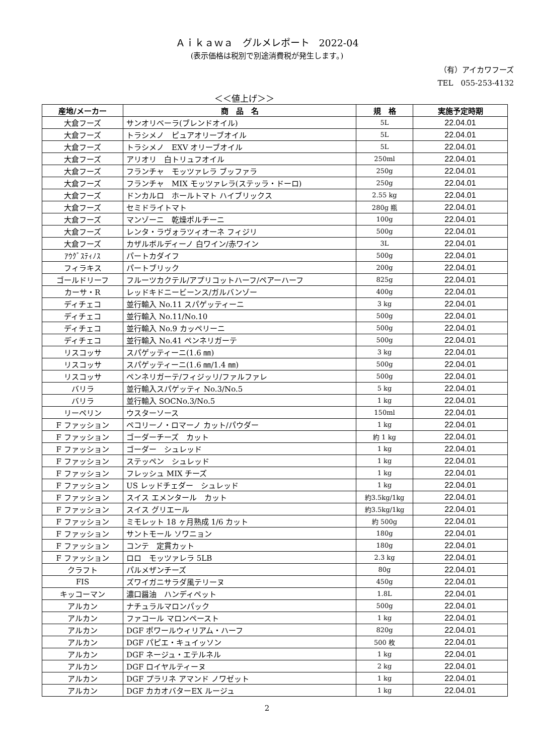Ａｉｋａｗａ　グルメレポート　2022-04
(表示価格は税別で別途消費税が発生します。)
（有）アイカワフーズ
TEL　055-253-4132
＜＜値上げ＞＞
| 産地/メーカー | 商 品 名 | 規 格 | 実施予定時期 |
| --- | --- | --- | --- |
| 大倉フーズ | サンオリベーラ(ブレンドオイル) | 5L | 22.04.01 |
| 大倉フーズ | トラシメノ ピュアオリーブオイル | 5L | 22.04.01 |
| 大倉フーズ | トラシメノ EXV オリーブオイル | 5L | 22.04.01 |
| 大倉フーズ | アリオリ 白トリュフオイル | 250ml | 22.04.01 |
| 大倉フーズ | フランチャ モッツァレラ ブッファラ | 250g | 22.04.01 |
| 大倉フーズ | フランチャ MIX モッツァレラ(ステッラ・ドーロ) | 250g | 22.04.01 |
| 大倉フーズ | ドンカルロ ホールトマト ハイブリックス | 2.55 kg | 22.04.01 |
| 大倉フーズ | セミドライトマト | 280g 瓶 | 22.04.01 |
| 大倉フーズ | マンゾーニ 乾燥ポルチーニ | 100g | 22.04.01 |
| 大倉フーズ | レンタ・ラヴォラツィオーネ フィジリ | 500g | 22.04.01 |
| 大倉フーズ | カザルボルディーノ 白ワイン/赤ワイン | 3L | 22.04.01 |
| ｱｳｸﾞｽﾃｨﾉｽ | パートカダイフ | 500g | 22.04.01 |
| フィラキス | パートブリック | 200g | 22.04.01 |
| ゴールドリーフ | フルーツカクテル/アプリコットハーフ/ペアーハーフ | 825g | 22.04.01 |
| カーサ・R | レッドキドニービーンス/ガルバンゾー | 400g | 22.04.01 |
| ディチェコ | 並行輸入 No.11 スパゲッティーニ | 3 kg | 22.04.01 |
| ディチェコ | 並行輸入 No.11/No.10 | 500g | 22.04.01 |
| ディチェコ | 並行輸入 No.9 カッペリーニ | 500g | 22.04.01 |
| ディチェコ | 並行輸入 No.41 ペンネリガーテ | 500g | 22.04.01 |
| リスコッサ | スパゲッティーニ(1.6 ㎜) | 3 kg | 22.04.01 |
| リスコッサ | スパゲッティーニ(1.6 ㎜/1.4 ㎜) | 500g | 22.04.01 |
| リスコッサ | ペンネリガーテ/フィジッリ/ファルファレ | 500g | 22.04.01 |
| バリラ | 並行輸入スパゲッティ No.3/No.5 | 5 kg | 22.04.01 |
| バリラ | 並行輸入 SOCNo.3/No.5 | 1 kg | 22.04.01 |
| リーペリン | ウスターソース | 150ml | 22.04.01 |
| F ファッション | ペコリーノ・ロマーノ カット/パウダー | 1 kg | 22.04.01 |
| F ファッション | ゴーダーチーズ カット | 約 1 kg | 22.04.01 |
| F ファッション | ゴーダー シュレッド | 1 kg | 22.04.01 |
| F ファッション | ステッペン シュレッド | 1 kg | 22.04.01 |
| F ファッション | フレッシュ MIX チーズ | 1 kg | 22.04.01 |
| F ファッション | US レッドチェダー シュレッド | 1 kg | 22.04.01 |
| F ファッション | スイス エメンタール カット | 約3.5kg/1kg | 22.04.01 |
| F ファッション | スイス グリエール | 約3.5kg/1kg | 22.04.01 |
| F ファッション | ミモレット 18 ヶ月熟成 1/6 カット | 約 500g | 22.04.01 |
| F ファッション | サントモール ソワニョン | 180g | 22.04.01 |
| F ファッション | コンテ 定貫カット | 180g | 22.04.01 |
| F ファッション | ロロ モッツァレラ 5LB | 2.3 kg | 22.04.01 |
| クラフト | パルメザンチーズ | 80g | 22.04.01 |
| FIS | ズワイガニサラダ風テリーヌ | 450g | 22.04.01 |
| キッコーマン | 濃口醤油 ハンディペット | 1.8L | 22.04.01 |
| アルカン | ナチュラルマロンパック | 500g | 22.04.01 |
| アルカン | ファコール マロンペースト | 1 kg | 22.04.01 |
| アルカン | DGF ポワールウィリアム・ハーフ | 820g | 22.04.01 |
| アルカン | DGF パピエ・キュイッソン | 500 枚 | 22.04.01 |
| アルカン | DGF ネージュ・エテルネル | 1 kg | 22.04.01 |
| アルカン | DGF ロイヤルティーヌ | 2 kg | 22.04.01 |
| アルカン | DGF プラリネ アマンド ノワゼット | 1 kg | 22.04.01 |
| アルカン | DGF カカオバターEX ルージュ | 1 kg | 22.04.01 |
2